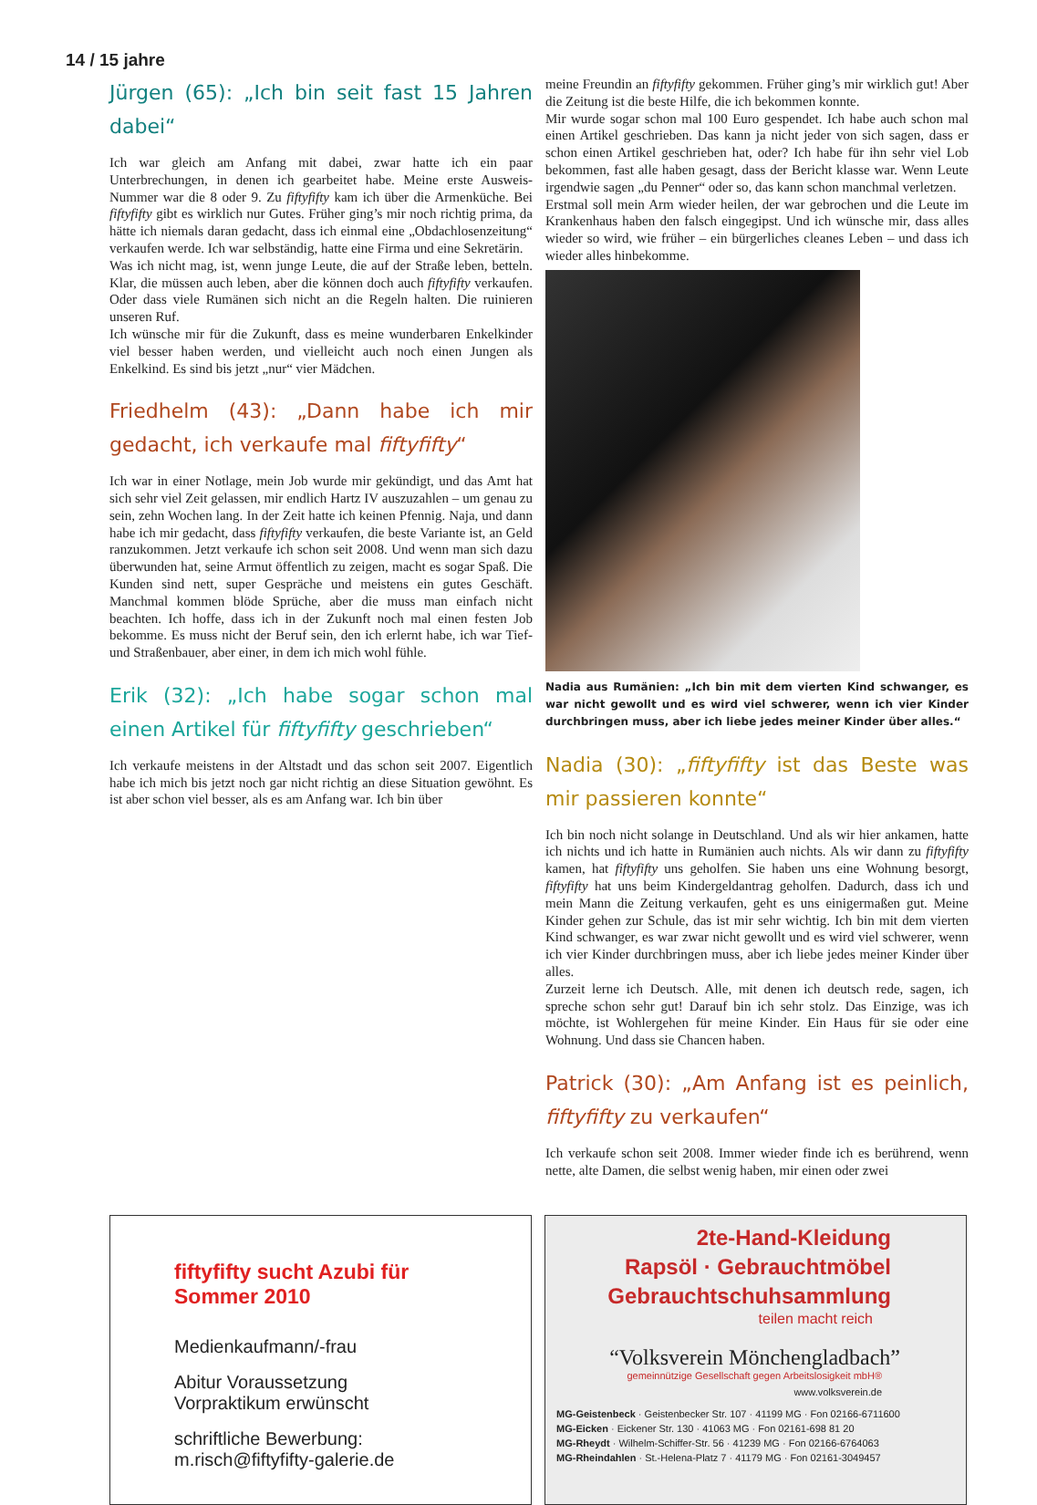14 / 15 jahre
Jürgen (65): „Ich bin seit fast 15 Jahren dabei“
Ich war gleich am Anfang mit dabei, zwar hatte ich ein paar Unterbrechungen, in denen ich gearbeitet habe. Meine erste Ausweis-Nummer war die 8 oder 9. Zu fiftyfifty kam ich über die Armenküche. Bei fiftyfifty gibt es wirklich nur Gutes. Früher ging’s mir noch richtig prima, da hätte ich niemals daran gedacht, dass ich einmal eine „Obdachlosenzeitung“ verkaufen werde. Ich war selbständig, hatte eine Firma und eine Sekretärin.
Was ich nicht mag, ist, wenn junge Leute, die auf der Straße leben, betteln. Klar, die müssen auch leben, aber die können doch auch fiftyfifty verkaufen. Oder dass viele Rumänen sich nicht an die Regeln halten. Die ruinieren unseren Ruf.
Ich wünsche mir für die Zukunft, dass es meine wunderbaren Enkelkinder viel besser haben werden, und vielleicht auch noch einen Jungen als Enkelkind. Es sind bis jetzt „nur“ vier Mädchen.
Friedhelm (43): „Dann habe ich mir gedacht, ich verkaufe mal fiftyfifty“
Ich war in einer Notlage, mein Job wurde mir gekündigt, und das Amt hat sich sehr viel Zeit gelassen, mir endlich Hartz IV auszuzahlen – um genau zu sein, zehn Wochen lang. In der Zeit hatte ich keinen Pfennig. Naja, und dann habe ich mir gedacht, dass fiftyfifty verkaufen, die beste Variante ist, an Geld ranzukommen. Jetzt verkaufe ich schon seit 2008. Und wenn man sich dazu überwunden hat, seine Armut öffentlich zu zeigen, macht es sogar Spaß. Die Kunden sind nett, super Gespräche und meistens ein gutes Geschäft. Manchmal kommen blöde Sprüche, aber die muss man einfach nicht beachten. Ich hoffe, dass ich in der Zukunft noch mal einen festen Job bekomme. Es muss nicht der Beruf sein, den ich erlernt habe, ich war Tief- und Straßenbauer, aber einer, in dem ich mich wohl fühle.
Erik (32): „Ich habe sogar schon mal einen Artikel für fiftyfifty geschrieben“
Ich verkaufe meistens in der Altstadt und das schon seit 2007. Eigentlich habe ich mich bis jetzt noch gar nicht richtig an diese Situation gewöhnt. Es ist aber schon viel besser, als es am Anfang war. Ich bin über
meine Freundin an fiftyfifty gekommen. Früher ging’s mir wirklich gut! Aber die Zeitung ist die beste Hilfe, die ich bekommen konnte.
Mir wurde sogar schon mal 100 Euro gespendet. Ich habe auch schon mal einen Artikel geschrieben. Das kann ja nicht jeder von sich sagen, dass er schon einen Artikel geschrieben hat, oder? Ich habe für ihn sehr viel Lob bekommen, fast alle haben gesagt, dass der Bericht klasse war. Wenn Leute irgendwie sagen „du Penner“ oder so, das kann schon manchmal verletzen.
Erstmal soll mein Arm wieder heilen, der war gebrochen und die Leute im Krankenhaus haben den falsch eingegipst. Und ich wünsche mir, dass alles wieder so wird, wie früher – ein bürgerliches cleanes Leben – und dass ich wieder alles hinbekomme.
Nadia aus Rumänien: „Ich bin mit dem vierten Kind schwanger, es war nicht gewollt und es wird viel schwerer, wenn ich vier Kinder durchbringen muss, aber ich liebe jedes meiner Kinder über alles.“
Nadia (30): „fiftyfifty ist das Beste was mir passieren konnte“
Ich bin noch nicht solange in Deutschland. Und als wir hier ankamen, hatte ich nichts und ich hatte in Rumänien auch nichts. Als wir dann zu fiftyfifty kamen, hat fiftyfifty uns geholfen. Sie haben uns eine Wohnung besorgt, fiftyfifty hat uns beim Kindergeldantrag geholfen. Dadurch, dass ich und mein Mann die Zeitung verkaufen, geht es uns einigermaßen gut. Meine Kinder gehen zur Schule, das ist mir sehr wichtig. Ich bin mit dem vierten Kind schwanger, es war zwar nicht gewollt und es wird viel schwerer, wenn ich vier Kinder durchbringen muss, aber ich liebe jedes meiner Kinder über alles.
Zurzeit lerne ich Deutsch. Alle, mit denen ich deutsch rede, sagen, ich spreche schon sehr gut! Darauf bin ich sehr stolz. Das Einzige, was ich möchte, ist Wohlergehen für meine Kinder. Ein Haus für sie oder eine Wohnung. Und dass sie Chancen haben.
Patrick (30): „Am Anfang ist es peinlich, fiftyfifty zu verkaufen“
Ich verkaufe schon seit 2008. Immer wieder finde ich es berührend, wenn nette, alte Damen, die selbst wenig haben, mir einen oder zwei
fiftyfifty sucht Azubi für
Sommer 2010
Medienkaufmann/-frau
Abitur Voraussetzung
Vorpraktikum erwünscht
schriftliche Bewerbung:
m.risch@fiftyfifty-galerie.de
2te-Hand-Kleidung
Rapsöl · Gebrauchtmöbel
Gebrauchtschuhsammlung
teilen macht reich
“Volksverein Mönchengladbach”
gemeinnützige Gesellschaft gegen Arbeitslosigkeit mbH®
www.volksverein.de
MG-Geistenbeck · Geistenbecker Str. 107 · 41199 MG · Fon 02166-6711600
MG-Eicken · Eickener Str. 130 · 41063 MG · Fon 02161-698 81 20
MG-Rheydt · Wilhelm-Schiffer-Str. 56 · 41239 MG · Fon 02166-6764063
MG-Rheindahlen · St.-Helena-Platz 7 · 41179 MG · Fon 02161-3049457